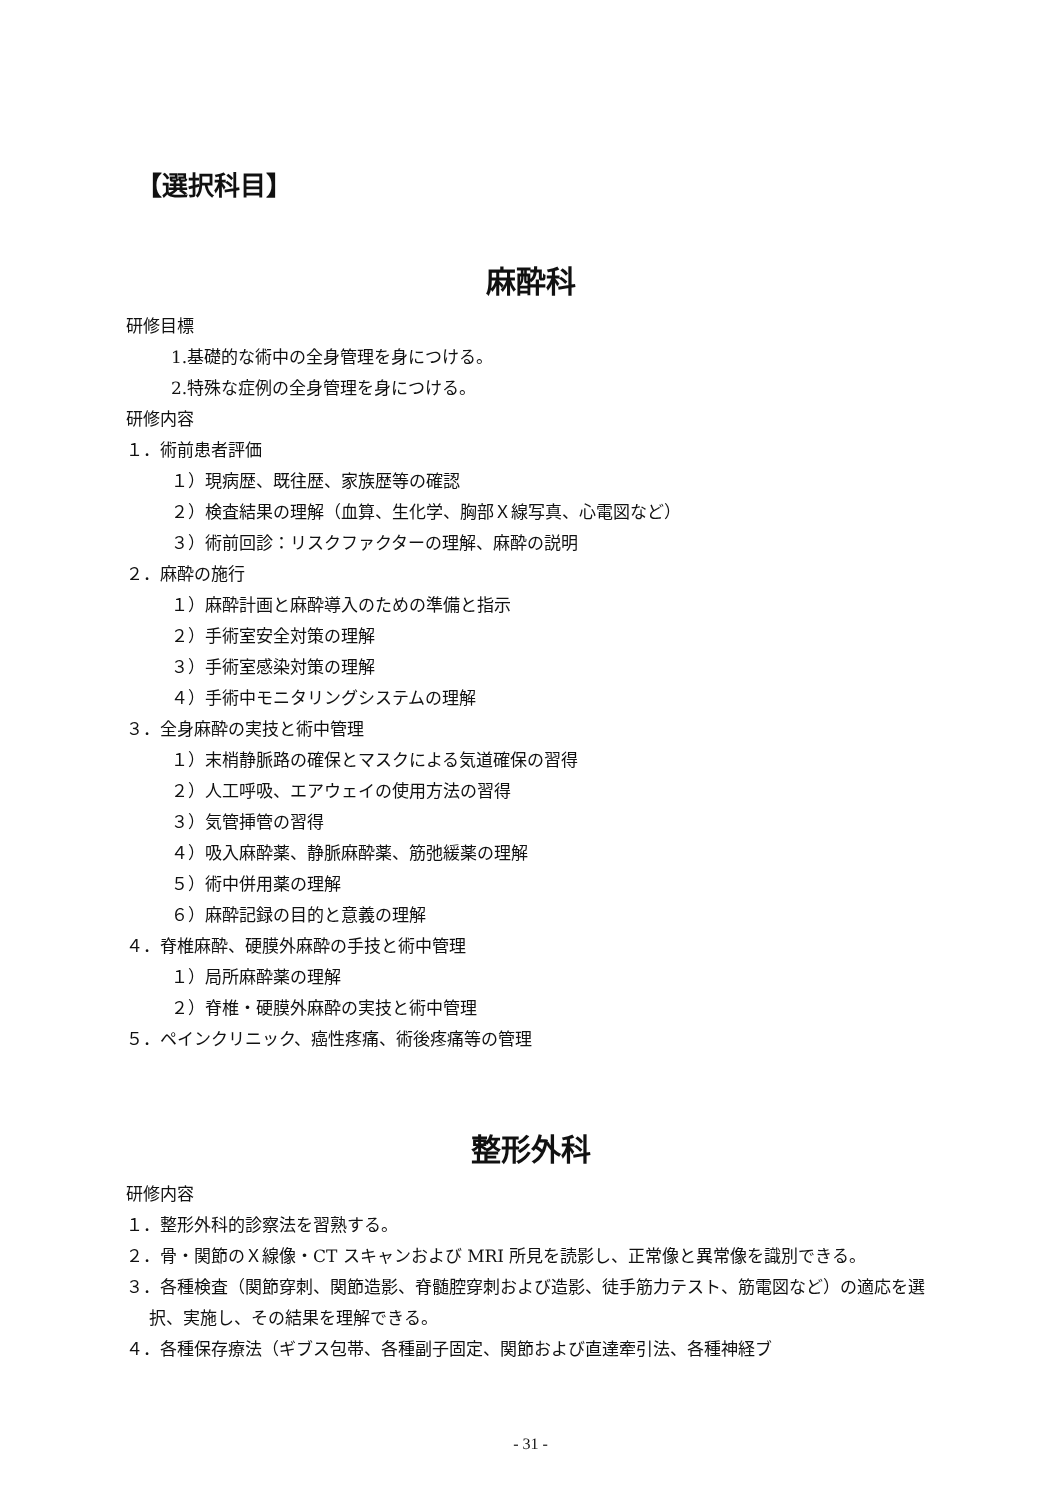【選択科目】
麻酔科
研修目標
1.基礎的な術中の全身管理を身につける。
2.特殊な症例の全身管理を身につける。
研修内容
１．術前患者評価
１）現病歴、既往歴、家族歴等の確認
２）検査結果の理解（血算、生化学、胸部Ｘ線写真、心電図など）
３）術前回診：リスクファクターの理解、麻酔の説明
２．麻酔の施行
１）麻酔計画と麻酔導入のための準備と指示
２）手術室安全対策の理解
３）手術室感染対策の理解
４）手術中モニタリングシステムの理解
３．全身麻酔の実技と術中管理
１）末梢静脈路の確保とマスクによる気道確保の習得
２）人工呼吸、エアウェイの使用方法の習得
３）気管挿管の習得
４）吸入麻酔薬、静脈麻酔薬、筋弛緩薬の理解
５）術中併用薬の理解
６）麻酔記録の目的と意義の理解
４．脊椎麻酔、硬膜外麻酔の手技と術中管理
１）局所麻酔薬の理解
２）脊椎・硬膜外麻酔の実技と術中管理
５．ペインクリニック、癌性疼痛、術後疼痛等の管理
整形外科
研修内容
１．整形外科的診察法を習熟する。
２．骨・関節のＸ線像・CT スキャンおよび MRI 所見を読影し、正常像と異常像を識別できる。
３．各種検査（関節穿刺、関節造影、脊髄腔穿刺および造影、徒手筋力テスト、筋電図など）の適応を選択、実施し、その結果を理解できる。
４．各種保存療法（ギブス包帯、各種副子固定、関節および直達牽引法、各種神経ブ
- 31 -